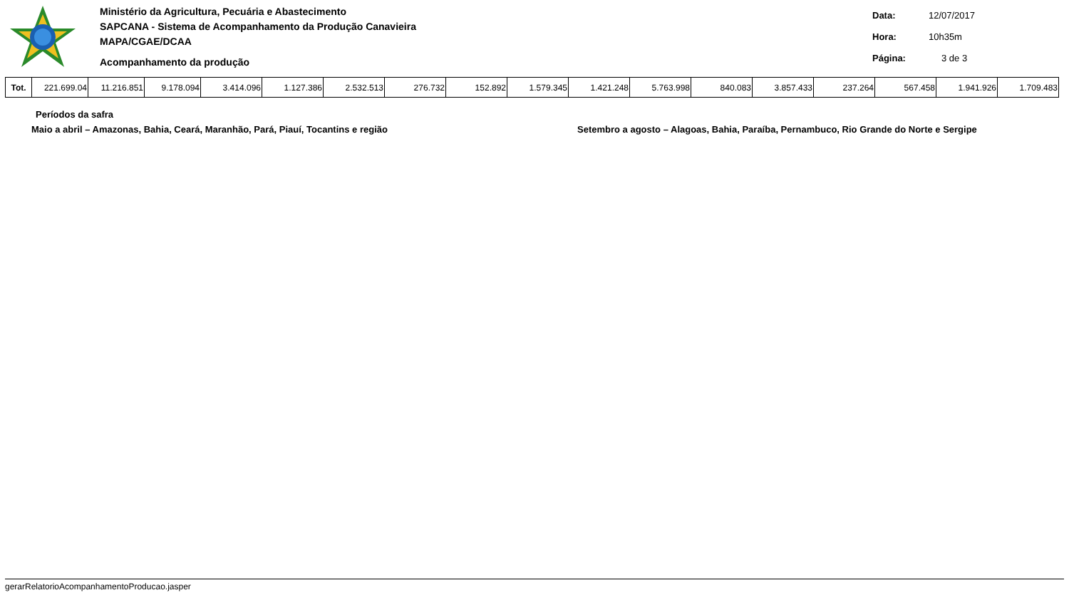Ministério da Agricultura, Pecuária e Abastecimento
SAPCANA - Sistema de Acompanhamento da Produção Canavieira
MAPA/CGAE/DCAA
Acompanhamento da produção
| Data: | 12/07/2017 |
| Hora: | 10h35m |
| Página: | 3 de 3 |
| Tot. | 221.699.04 | 11.216.851 | 9.178.094 | 3.414.096 | 1.127.386 | 2.532.513 | 276.732 | 152.892 | 1.579.345 | 1.421.248 | 5.763.998 | 840.083 | 3.857.433 | 237.264 | 567.458 | 1.941.926 | 1.709.483 |
Períodos da safra
Maio a abril – Amazonas, Bahia, Ceará, Maranhão, Pará, Piauí, Tocantins e região Setembro a agosto – Alagoas, Bahia, Paraíba, Pernambuco, Rio Grande do Norte e Sergipe
gerarRelatorioAcompanhamentoProducao.jasper